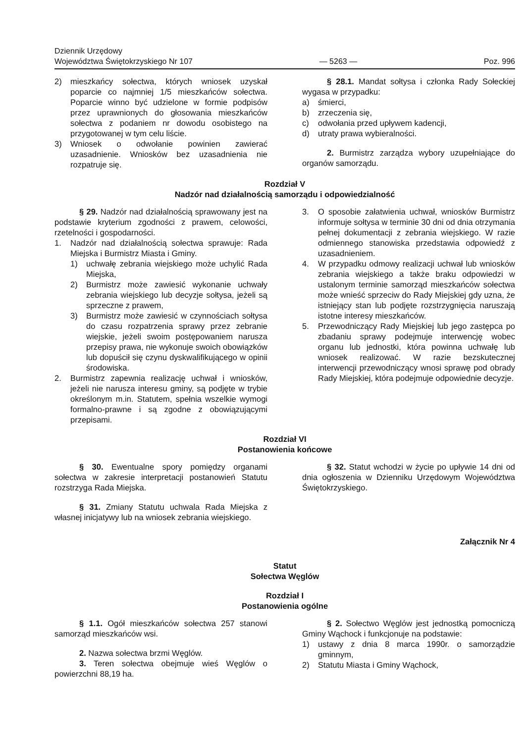Dziennik Urzędowy
Województwa Świętokrzyskiego Nr 107
— 5263 —
Poz. 996
2) mieszkańcy sołectwa, których wniosek uzyskał poparcie co najmniej 1/5 mieszkańców sołectwa. Poparcie winno być udzielone w formie podpisów przez uprawnionych do głosowania mieszkańców sołectwa z podaniem nr dowodu osobistego na przygotowanej w tym celu liście.
3) Wniosek o odwołanie powinien zawierać uzasadnienie. Wniosków bez uzasadnienia nie rozpatruje się.
§ 28.1. Mandat sołtysa i członka Rady Sołeckiej wygasa w przypadku:
a) śmierci,
b) zrzeczenia się,
c) odwołania przed upływem kadencji,
d) utraty prawa wybieralności.
2. Burmistrz zarządza wybory uzupełniające do organów samorządu.
Rozdział V
Nadzór nad działalnością samorządu i odpowiedzialność
§ 29. Nadzór nad działalnością sprawowany jest na podstawie kryterium zgodności z prawem, celowości, rzetelności i gospodarności.
1. Nadzór nad działalnością sołectwa sprawuje: Rada Miejska i Burmistrz Miasta i Gminy.
1) uchwałę zebrania wiejskiego może uchylić Rada Miejska,
2) Burmistrz może zawiesić wykonanie uchwały zebrania wiejskiego lub decyzje sołtysa, jeżeli są sprzeczne z prawem,
3) Burmistrz może zawiesić w czynnościach sołtysa do czasu rozpatrzenia sprawy przez zebranie wiejskie, jeżeli swoim postępowaniem narusza przepisy prawa, nie wykonuje swoich obowiązków lub dopuścił się czynu dyskwalifikującego w opinii środowiska.
2. Burmistrz zapewnia realizację uchwał i wniosków, jeżeli nie narusza interesu gminy, są podjęte w trybie określonym m.in. Statutem, spełnia wszelkie wymogi formalno-prawne i są zgodne z obowiązującymi przepisami.
3. O sposobie załatwienia uchwał, wniosków Burmistrz informuje sołtysa w terminie 30 dni od dnia otrzymania pełnej dokumentacji z zebrania wiejskiego. W razie odmiennego stanowiska przedstawia odpowiedź z uzasadnieniem.
4. W przypadku odmowy realizacji uchwał lub wniosków zebrania wiejskiego a także braku odpowiedzi w ustalonym terminie samorząd mieszkańców sołectwa może wnieść sprzeciw do Rady Miejskiej gdy uzna, że istniejący stan lub podjęte rozstrzygnięcia naruszają istotne interesy mieszkańców.
5. Przewodniczący Rady Miejskiej lub jego zastępca po zbadaniu sprawy podejmuje interwencję wobec organu lub jednostki, która powinna uchwałę lub wniosek realizować. W razie bezskutecznej interwencji przewodniczący wnosi sprawę pod obrady Rady Miejskiej, która podejmuje odpowiednie decyzje.
Rozdział VI
Postanowienia końcowe
§ 30. Ewentualne spory pomiędzy organami sołectwa w zakresie interpretacji postanowień Statutu rozstrzyga Rada Miejska.
§ 31. Zmiany Statutu uchwala Rada Miejska z własnej inicjatywy lub na wniosek zebrania wiejskiego.
§ 32. Statut wchodzi w życie po upływie 14 dni od dnia ogłoszenia w Dzienniku Urzędowym Województwa Świętokrzyskiego.
Załącznik Nr 4
Statut
Sołectwa Węglów
Rozdział I
Postanowienia ogólne
§ 1.1. Ogół mieszkańców sołectwa 257 stanowi samorząd mieszkańców wsi.
2. Nazwa sołectwa brzmi Węglów.
3. Teren sołectwa obejmuje wieś Węglów o powierzchni 88,19 ha.
§ 2. Sołectwo Węglów jest jednostką pomocniczą Gminy Wąchock i funkcjonuje na podstawie:
1) ustawy z dnia 8 marca 1990r. o samorządzie gminnym,
2) Statutu Miasta i Gminy Wąchock,